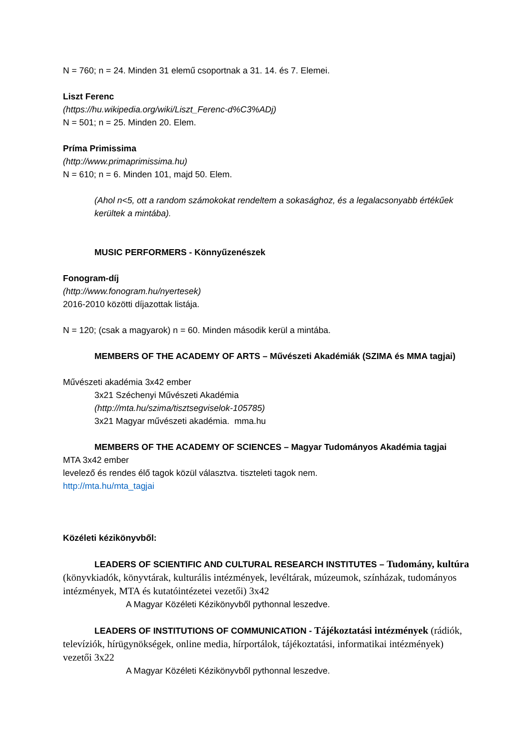N = 760; n = 24. Minden 31 elemű csoportnak a 31. 14. és 7. Elemei.
Liszt Ferenc
(https://hu.wikipedia.org/wiki/Liszt_Ferenc-d%C3%ADj)
N = 501; n = 25. Minden 20. Elem.
Príma Primissima
(http://www.primaprimissima.hu)
N = 610; n = 6. Minden 101, majd 50. Elem.
(Ahol n<5, ott a random számokokat rendeltem a sokasághoz, és a legalacsonyabb értékűek kerültek a mintába).
MUSIC PERFORMERS - Könnyűzenészek
Fonogram-díj
(http://www.fonogram.hu/nyertesek)
2016-2010 közötti díjazottak listája.
N = 120; (csak a magyarok) n = 60. Minden második kerül a mintába.
MEMBERS OF THE ACADEMY OF ARTS – Művészeti Akadémiák (SZIMA és MMA tagjai)
Művészeti akadémia 3x42 ember
3x21 Széchenyi Művészeti Akadémia
(http://mta.hu/szima/tisztsegviselok-105785)
3x21 Magyar művészeti akadémia. mma.hu
MEMBERS OF THE ACADEMY OF SCIENCES – Magyar Tudományos Akadémia tagjai
MTA 3x42 ember
levelező és rendes élő tagok közül választva. tiszteleti tagok nem.
http://mta.hu/mta_tagjai
Közéleti kézikönyvből:
LEADERS OF SCIENTIFIC AND CULTURAL RESEARCH INSTITUTES – Tudomány, kultúra (könyvkiadók, könyvtárak, kulturális intézmények, levéltárak, múzeumok, színházak, tudományos intézmények, MTA és kutatóintézetei vezetői) 3x42
A Magyar Közéleti Kézikönyvből pythonnal leszedve.
LEADERS OF INSTITUTIONS OF COMMUNICATION - Tájékoztatási intézmények (rádiók, televíziók, hírügynökségek, online media, hírportálok, tájékoztatási, informatikai intézmények) vezetői 3x22
A Magyar Közéleti Kézikönyvből pythonnal leszedve.